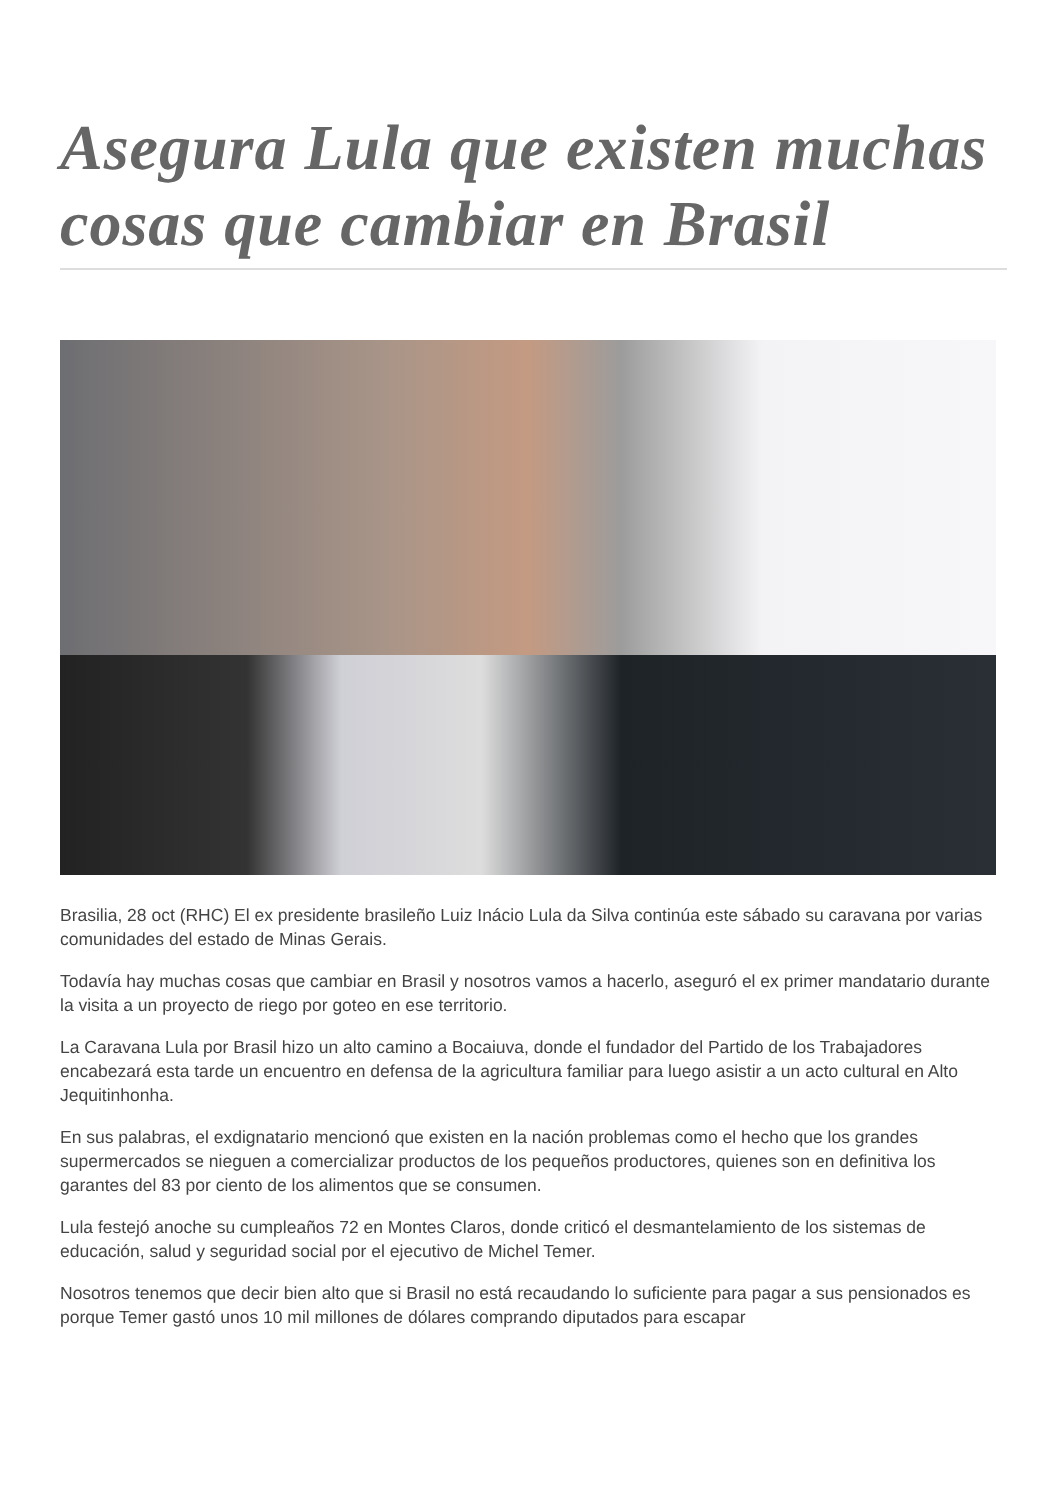Asegura Lula que existen muchas cosas que cambiar en Brasil
Brasilia, 28 oct (RHC) El ex presidente brasileño Luiz Inácio Lula da Silva continúa este sábado su caravana por varias comunidades del estado de Minas Gerais.
Todavía hay muchas cosas que cambiar en Brasil y nosotros vamos a hacerlo, aseguró el ex primer mandatario durante la visita a un proyecto de riego por goteo en ese territorio.
La Caravana Lula por Brasil hizo un alto camino a Bocaiuva, donde el fundador del Partido de los Trabajadores encabezará esta tarde un encuentro en defensa de la agricultura familiar para luego asistir a un acto cultural en Alto Jequitinhonha.
En sus palabras, el exdignatario mencionó que existen en la nación problemas como el hecho que los grandes supermercados se nieguen a comercializar productos de los pequeños productores, quienes son en definitiva los garantes del 83 por ciento de los alimentos que se consumen.
Lula festejó anoche su cumpleaños 72 en Montes Claros, donde criticó el desmantelamiento de los sistemas de educación, salud y seguridad social por el ejecutivo de Michel Temer.
Nosotros tenemos que decir bien alto que si Brasil no está recaudando lo suficiente para pagar a sus pensionados es porque Temer gastó unos 10 mil millones de dólares comprando diputados para escapar